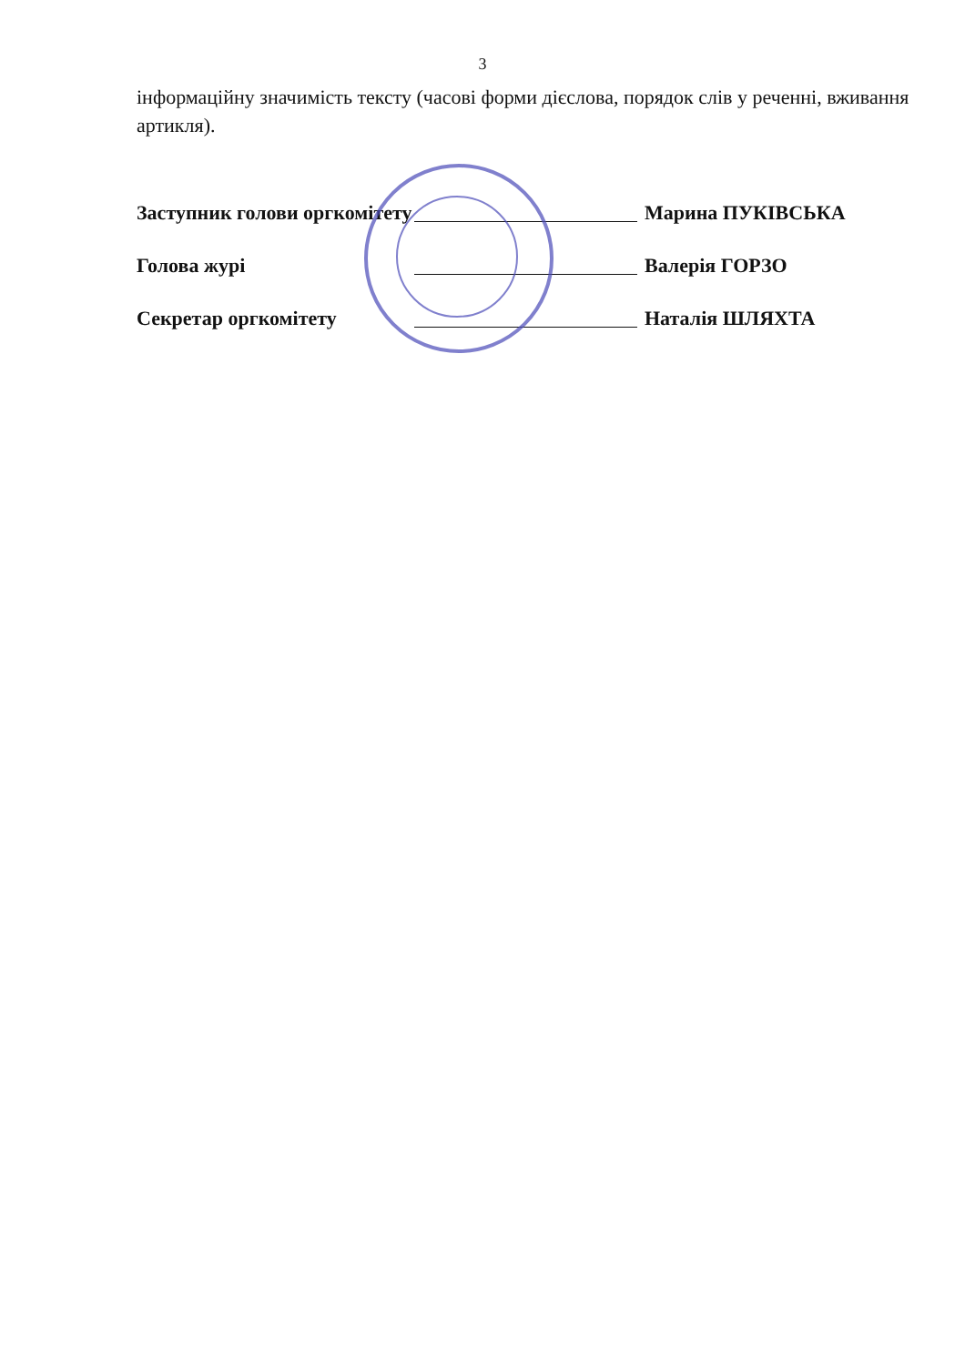3
інформаційну значимість тексту (часові форми дієслова, порядок слів у реченні, вживання артикля).
Заступник голови оргкомітету Марина ПУКІВСЬКА
Голова журі Валерія ГОРЗО
Секретар оргкомітету Наталія ШЛЯХТА